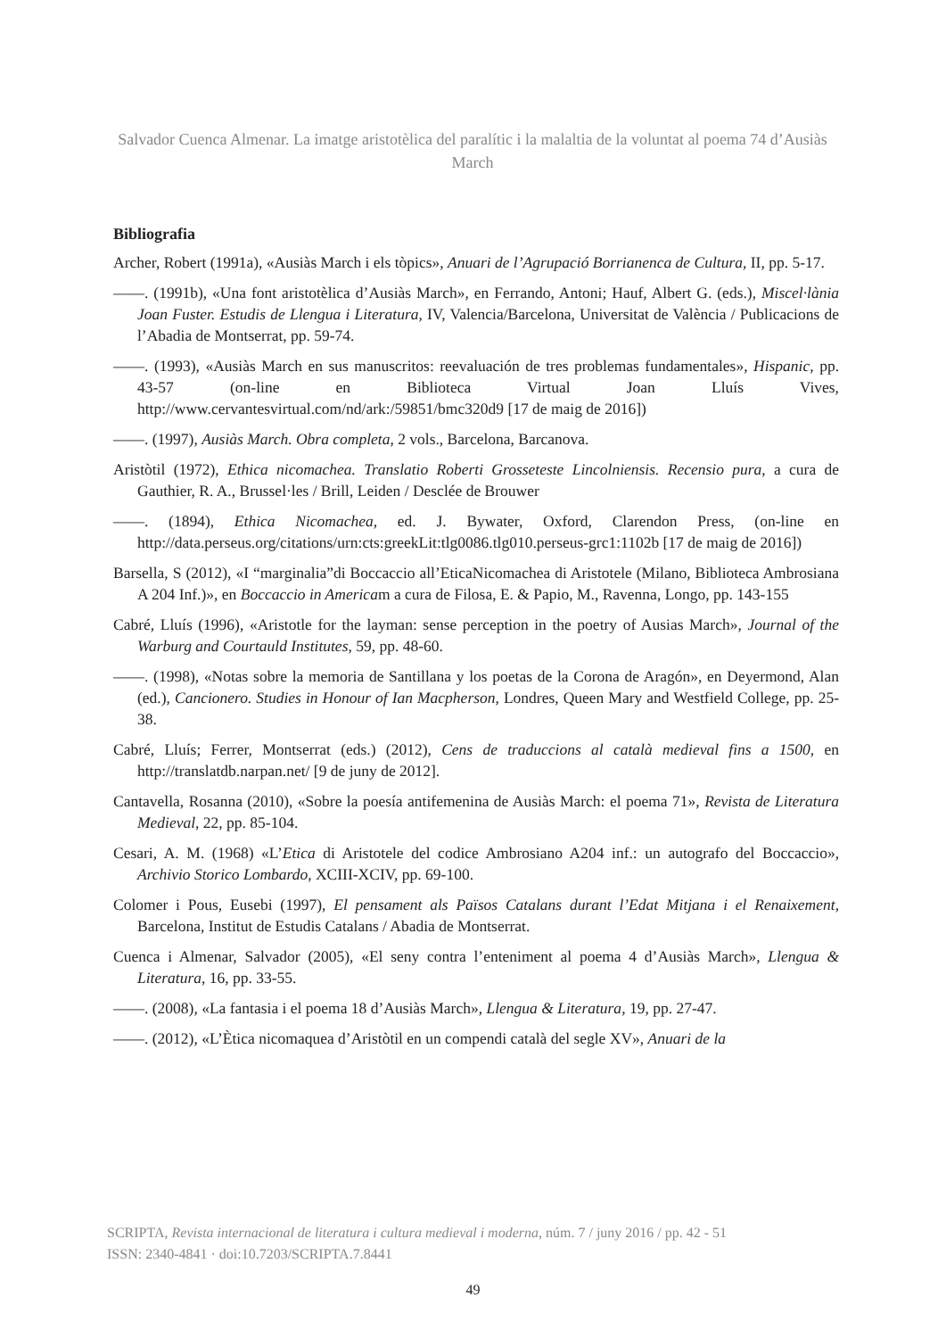Salvador Cuenca Almenar. La imatge aristotèlica del paralític i la malaltia de la voluntat al poema 74 d’Ausiàs March
Bibliografia
Archer, Robert (1991a), «Ausiàs March i els tòpics», Anuari de l’Agrupació Borrianenca de Cultura, II, pp. 5-17.
——. (1991b), «Una font aristotèlica d’Ausiàs March», en Ferrando, Antoni; Hauf, Albert G. (eds.), Miscel·lània Joan Fuster. Estudis de Llengua i Literatura, IV, Valencia/Barcelona, Universitat de València / Publicacions de l’Abadia de Montserrat, pp. 59-74.
——. (1993), «Ausiàs March en sus manuscritos: reevaluación de tres problemas fundamentales», Hispanic, pp. 43-57 (on-line en Biblioteca Virtual Joan Lluís Vives, http://www.cervantesvirtual.com/nd/ark:/59851/bmc320d9 [17 de maig de 2016])
——. (1997), Ausiàs March. Obra completa, 2 vols., Barcelona, Barcanova.
Aristòtil (1972), Ethica nicomachea. Translatio Roberti Grosseteste Lincolniensis. Recensio pura, a cura de Gauthier, R. A., Brussel·les / Brill, Leiden / Desclée de Brouwer
——. (1894), Ethica Nicomachea, ed. J. Bywater, Oxford, Clarendon Press, (on-line en http://data.perseus.org/citations/urn:cts:greekLit:tlg0086.tlg010.perseus-grc1:1102b [17 de maig de 2016])
Barsella, S (2012), «I “marginalia”di Boccaccio all’EticaNicomachea di Aristotele (Milano, Biblioteca Ambrosiana A 204 Inf.)», en Boccaccio in Americam a cura de Filosa, E. & Papio, M., Ravenna, Longo, pp. 143-155
Cabré, Lluís (1996), «Aristotle for the layman: sense perception in the poetry of Ausias March», Journal of the Warburg and Courtauld Institutes, 59, pp. 48-60.
——. (1998), «Notas sobre la memoria de Santillana y los poetas de la Corona de Aragón», en Deyermond, Alan (ed.), Cancionero. Studies in Honour of Ian Macpherson, Londres, Queen Mary and Westfield College, pp. 25-38.
Cabré, Lluís; Ferrer, Montserrat (eds.) (2012), Cens de traduccions al català medieval fins a 1500, en http://translatdb.narpan.net/ [9 de juny de 2012].
Cantavella, Rosanna (2010), «Sobre la poesía antifemenina de Ausiàs March: el poema 71», Revista de Literatura Medieval, 22, pp. 85-104.
Cesari, A. M. (1968) «L’Etica di Aristotele del codice Ambrosiano A204 inf.: un autografo del Boccaccio», Archivio Storico Lombardo, XCIII-XCIV, pp. 69-100.
Colomer i Pous, Eusebi (1997), El pensament als Països Catalans durant l’Edat Mitjana i el Renaixement, Barcelona, Institut de Estudis Catalans / Abadia de Montserrat.
Cuenca i Almenar, Salvador (2005), «El seny contra l’enteniment al poema 4 d’Ausiàs March», Llengua & Literatura, 16, pp. 33-55.
——. (2008), «La fantasia i el poema 18 d’Ausiàs March», Llengua & Literatura, 19, pp. 27-47.
——. (2012), «L’Ètica nicomaquea d’Aristòtil en un compendi català del segle XV», Anuari de la
SCRIPTA, Revista internacional de literatura i cultura medieval i moderna, núm. 7 / juny 2016 / pp. 42 - 51
ISSN: 2340-4841 · doi:10.7203/SCRIPTA.7.8441
49